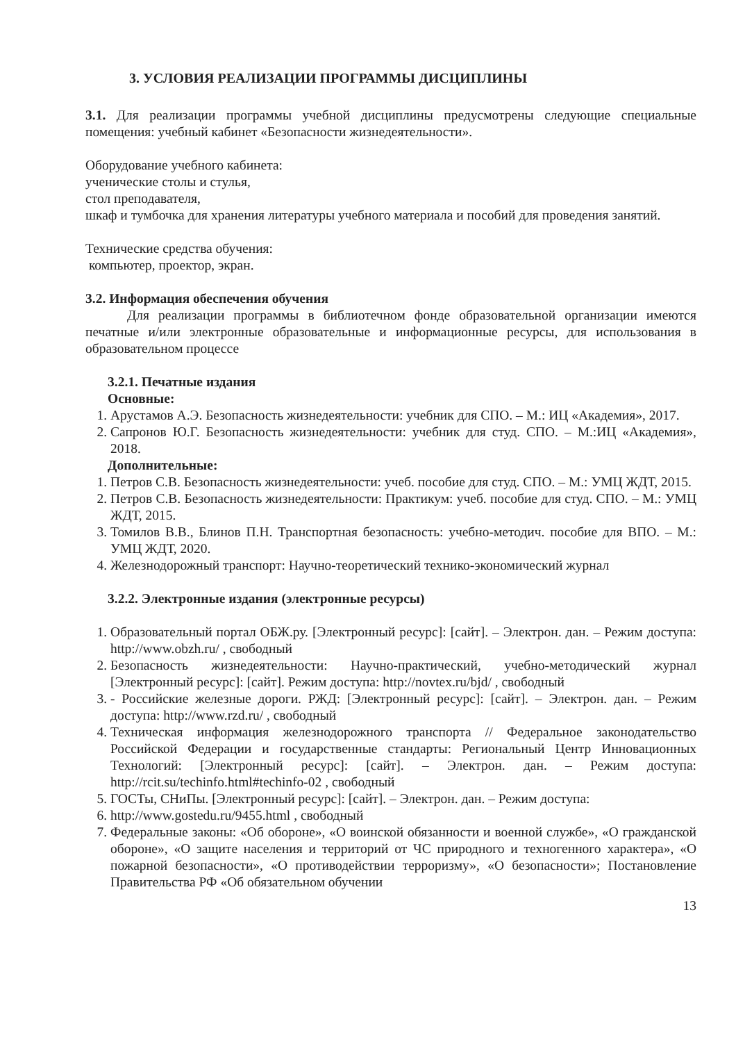3. УСЛОВИЯ РЕАЛИЗАЦИИ ПРОГРАММЫ ДИСЦИПЛИНЫ
3.1. Для реализации программы учебной дисциплины предусмотрены следующие специальные помещения: учебный кабинет «Безопасности жизнедеятельности».
Оборудование учебного кабинета:
ученические столы и стулья,
стол преподавателя,
шкаф и тумбочка для хранения литературы учебного материала и пособий для проведения занятий.
Технические средства обучения:
компьютер, проектор, экран.
3.2. Информация обеспечения обучения
Для реализации программы в библиотечном фонде образовательной организации имеются печатные и/или электронные образовательные и информационные ресурсы, для использования в образовательном процессе
3.2.1. Печатные издания
Основные:
1. Арустамов А.Э. Безопасность жизнедеятельности: учебник для СПО. – М.: ИЦ «Академия», 2017.
2. Сапронов Ю.Г. Безопасность жизнедеятельности: учебник для студ. СПО. – М.:ИЦ «Академия», 2018.
Дополнительные:
1. Петров С.В. Безопасность жизнедеятельности: учеб. пособие для студ. СПО. – М.: УМЦ ЖДТ, 2015.
2. Петров С.В. Безопасность жизнедеятельности: Практикум: учеб. пособие для студ. СПО. – М.: УМЦ ЖДТ, 2015.
3. Томилов В.В., Блинов П.Н. Транспортная безопасность: учебно-методич. пособие для ВПО. – М.: УМЦ ЖДТ, 2020.
4. Железнодорожный транспорт: Научно-теоретический технико-экономический журнал
3.2.2. Электронные издания (электронные ресурсы)
1. Образовательный портал ОБЖ.ру. [Электронный ресурс]: [сайт]. – Электрон. дан. – Режим доступа: http://www.obzh.ru/ , свободный
2. Безопасность жизнедеятельности: Научно-практический, учебно-методический журнал [Электронный ресурс]: [сайт]. Режим доступа: http://novtex.ru/bjd/ , свободный
3. - Российские железные дороги. РЖД: [Электронный ресурс]: [сайт]. – Электрон. дан. – Режим доступа: http://www.rzd.ru/ , свободный
4. Техническая информация железнодорожного транспорта // Федеральное законодательство Российской Федерации и государственные стандарты: Региональный Центр Инновационных Технологий: [Электронный ресурс]: [сайт]. – Электрон. дан. – Режим доступа: http://rcit.su/techinfo.html#techinfo-02 , свободный
5. ГОСТы, СНиПы. [Электронный ресурс]: [сайт]. – Электрон. дан. – Режим доступа:
6. http://www.gostedu.ru/9455.html , свободный
7. Федеральные законы: «Об обороне», «О воинской обязанности и военной службе», «О гражданской обороне», «О защите населения и территорий от ЧС природного и техногенного характера», «О пожарной безопасности», «О противодействии терроризму», «О безопасности»; Постановление Правительства РФ «Об обязательном обучении
13